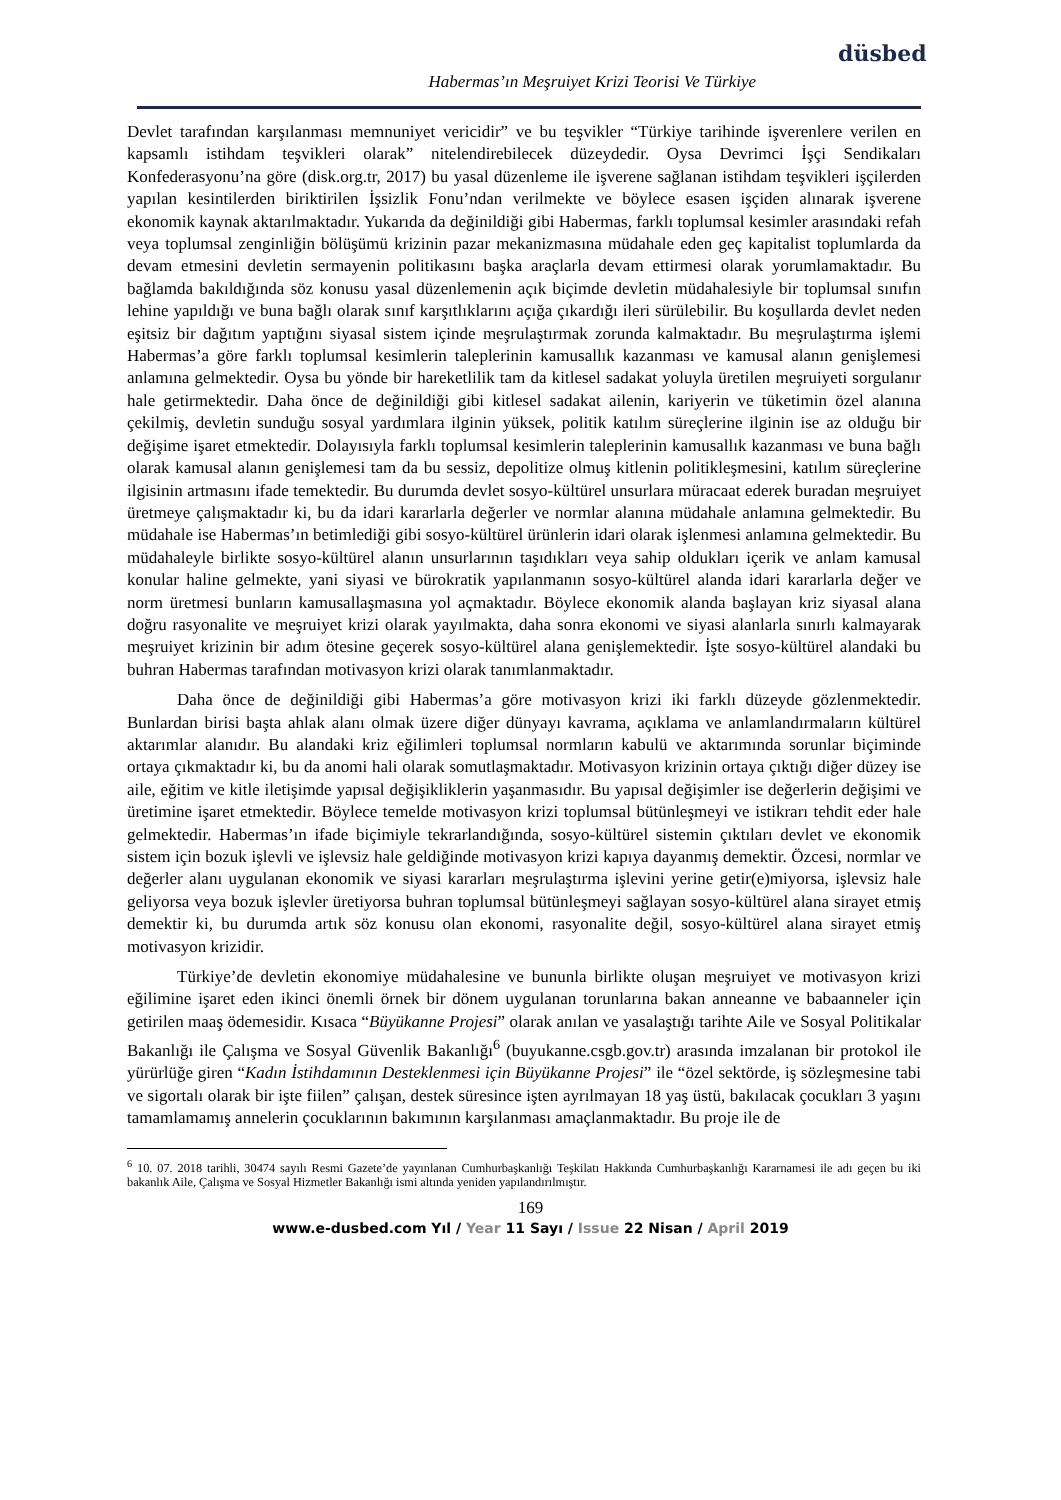düsbed
Habermas’ın Meşruiyet Krizi Teorisi Ve Türkiye
Devlet tarafından karşılanması memnuniyet vericidir” ve bu teşvikler “Türkiye tarihinde işverenlere verilen en kapsamlı istihdam teşvikleri olarak” nitelendirebilecek düzeydedir. Oysa Devrimci İşçi Sendikaları Konfederasyonu’na göre (disk.org.tr, 2017) bu yasal düzenleme ile işverene sağlanan istihdam teşvikleri işçilerden yapılan kesintilerden biriktirilen İşsizlik Fonu’ndan verilmekte ve böylece esasen işçiden alınarak işverene ekonomik kaynak aktarılmaktadır. Yukarıda da değinildiği gibi Habermas, farklı toplumsal kesimler arasındaki refah veya toplumsal zenginliğin bölüşümü krizinin pazar mekanizmasına müdahale eden geç kapitalist toplumlarda da devam etmesini devletin sermayenin politikasını başka araçlarla devam ettirmesi olarak yorumlamaktadır. Bu bağlamda bakıldığında söz konusu yasal düzenlemenin açık biçimde devletin müdahalesiyle bir toplumsal sınıfın lehine yapıldığı ve buna bağlı olarak sınıf karşıtlıklarını açığa çıkardığı ileri sürülebilir. Bu koşullarda devlet neden eşitsiz bir dağıtım yaptığını siyasal sistem içinde meşrulaştırmak zorunda kalmaktadır. Bu meşrulaştırma işlemi Habermas’a göre farklı toplumsal kesimlerin taleplerinin kamusallık kazanması ve kamusal alanın genişlemesi anlamına gelmektedir. Oysa bu yönde bir hareketlilik tam da kitlesel sadakat yoluyla üretilen meşruiyeti sorgulanır hale getirmektedir. Daha önce de değinildiği gibi kitlesel sadakat ailenin, kariyerin ve tüketimin özel alanına çekilmiş, devletin sunduğu sosyal yardımlara ilginin yüksek, politik katılım süreçlerine ilginin ise az olduğu bir değişime işaret etmektedir. Dolayısıyla farklı toplumsal kesimlerin taleplerinin kamusallık kazanması ve buna bağlı olarak kamusal alanın genişlemesi tam da bu sessiz, depolitize olmuş kitlenin politikleşmesini, katılım süreçlerine ilgisinin artmasını ifade temektedir. Bu durumda devlet sosyo-kültürel unsurlara müracaat ederek buradan meşruiyet üretmeye çalışmaktadır ki, bu da idari kararlarla değerler ve normlar alanına müdahale anlamına gelmektedir. Bu müdahale ise Habermas’ın betimlediği gibi sosyo-kültürel ürünlerin idari olarak işlenmesi anlamına gelmektedir. Bu müdahaleyle birlikte sosyo-kültürel alanın unsurlarının taşıdıkları veya sahip oldukları içerik ve anlam kamusal konular haline gelmekte, yani siyasi ve bürokratik yapılanmanın sosyo-kültürel alanda idari kararlarla değer ve norm üretmesi bunların kamusallaşmasına yol açmaktadır. Böylece ekonomik alanda başlayan kriz siyasal alana doğru rasyonalite ve meşruiyet krizi olarak yayılmakta, daha sonra ekonomi ve siyasi alanlarla sınırlı kalmayarak meşruiyet krizinin bir adım ötesine geçerek sosyo-kültürel alana genişlemektedir. İşte sosyo-kültürel alandaki bu buhran Habermas tarafından motivasyon krizi olarak tanımlanmaktadır.
Daha önce de değinildiği gibi Habermas’a göre motivasyon krizi iki farklı düzeyde gözlenmektedir. Bunlardan birisi başta ahlak alanı olmak üzere diğer dünyayı kavrama, açıklama ve anlamlandırmaların kültürel aktarımlar alanıdır. Bu alandaki kriz eğilimleri toplumsal normların kabulü ve aktarımında sorunlar biçiminde ortaya çıkmaktadır ki, bu da anomi hali olarak somutlaşmaktadır. Motivasyon krizinin ortaya çıktığı diğer düzey ise aile, eğitim ve kitle iletişimde yapısal değişikliklerin yaşanmasıdır. Bu yapısal değişimler ise değerlerin değişimi ve üretimine işaret etmektedir. Böylece temelde motivasyon krizi toplumsal bütünleşmeyi ve istikrarı tehdit eder hale gelmektedir. Habermas’ın ifade biçimiyle tekrarlandığında, sosyo-kültürel sistemin çıktıları devlet ve ekonomik sistem için bozuk işlevli ve işlevsiz hale geldiğinde motivasyon krizi kapıya dayanmış demektir. Özcesi, normlar ve değerler alanı uygulanan ekonomik ve siyasi kararları meşrulaştırma işlevini yerine getir(e)miyorsa, işlevsiz hale geliyorsa veya bozuk işlevler üretiyorsa buhran toplumsal bütünleşmeyi sağlayan sosyo-kültürel alana sirayet etmiş demektir ki, bu durumda artık söz konusu olan ekonomi, rasyonalite değil, sosyo-kültürel alana sirayet etmiş motivasyon krizidir.
Türkiye’de devletin ekonomiye müdahalesine ve bununla birlikte oluşan meşruiyet ve motivasyon krizi eğilimine işaret eden ikinci önemli örnek bir dönem uygulanan torunlarına bakan anneanne ve babaanneler için getirilen maaş ödemesidir. Kısaca “Büyükanne Projesi” olarak anılan ve yasalaştığı tarihte Aile ve Sosyal Politikalar Bakanlığı ile Çalışma ve Sosyal Güvenlik Bakanlığı<sup>6</sup> (buyukanne.csgb.gov.tr) arasında imzalanan bir protokol ile yürürlüğe giren “Kadın İstihdamının Desteklenmesi için Büyükanne Projesi” ile “özel sektörde, iş sözleşmesine tabi ve sigortalı olarak bir işte fiilen” çalışan, destek süresince işten ayrılmayan 18 yaş üstü, bakılacak çocukları 3 yaşını tamamlamamış annelerin çocuklarının bakımının karşılanması amaçlanmaktadır. Bu proje ile de
<sup>6</sup> 10. 07. 2018 tarihli, 30474 sayılı Resmi Gazete’de yayınlanan Cumhurbaşkanlığı Teşkilatı Hakkında Cumhurbaşkanlığı Kararnamesi ile adı geçen bu iki bakanlık Aile, Çalışma ve Sosyal Hizmetler Bakanlığı ismi altında yeniden yapılandırılmıştır.
169
www.e-dusbed.com Yıl / Year 11 Sayı / Issue 22 Nisan / April 2019